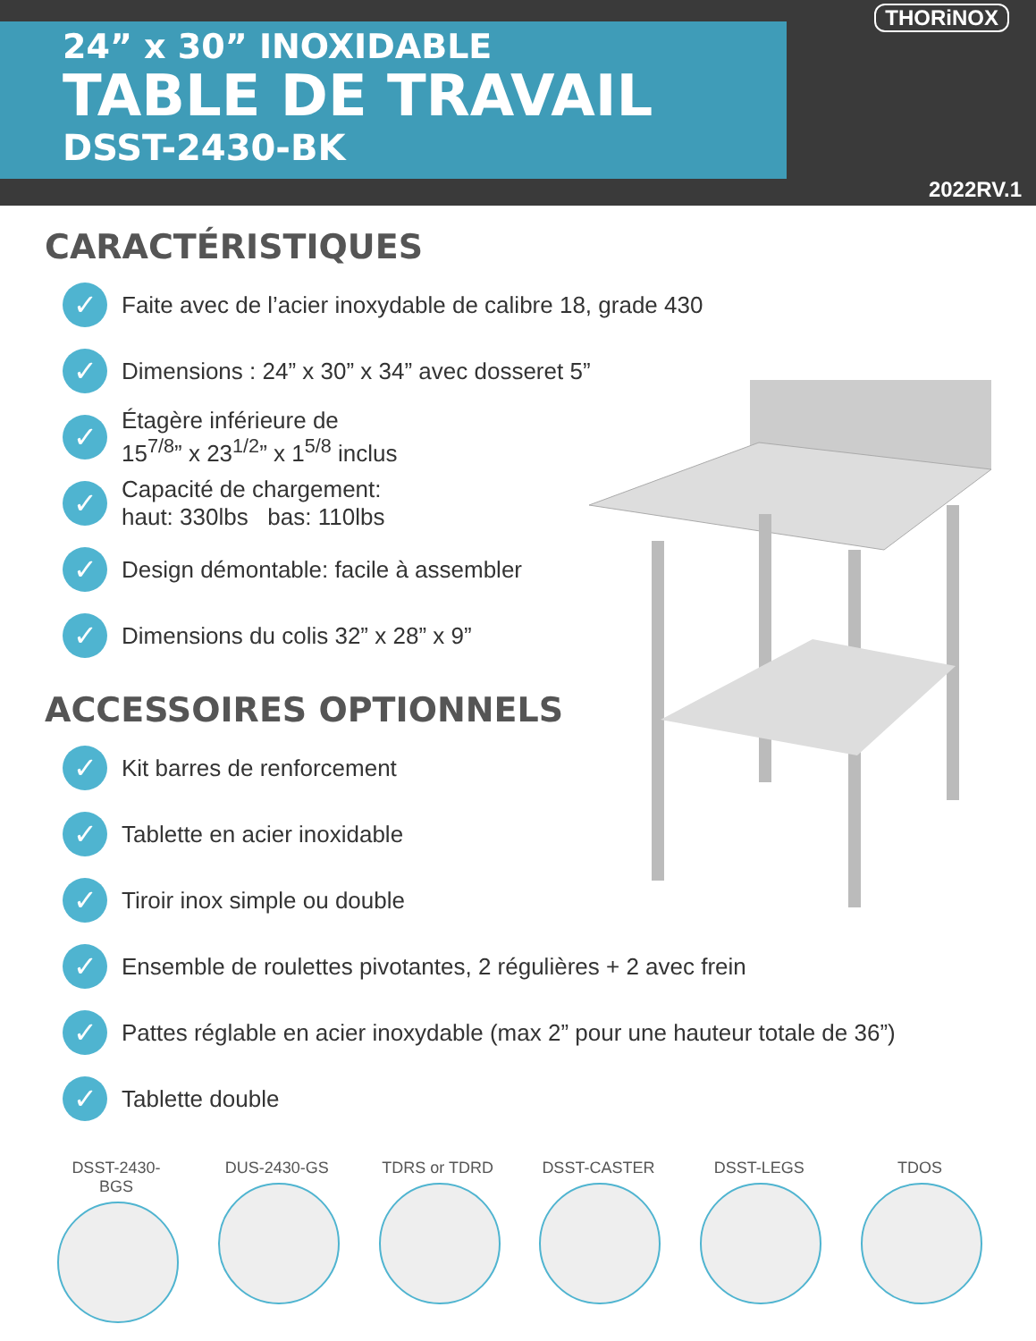THORiNOX
24” x 30” INOXIDABLE
TABLE DE TRAVAIL
DSST-2430-BK
2022RV.1
CARACTÉRISTIQUES
✓ Faite avec de l’acier inoxydable de calibre 18, grade 430
✓ Dimensions : 24” x 30” x 34” avec dosseret 5”
✓ Étagère inférieure de
15<sup>7/8</sup>” x 23<sup>1/2</sup>” x 1<sup>5/8</sup> inclus
✓ Capacité de chargement:
haut: 330lbs bas: 110lbs
✓ Design démontable: facile à assembler
✓ Dimensions du colis 32” x 28” x 9”
ACCESSOIRES OPTIONNELS
✓ Kit barres de renforcement
✓ Tablette en acier inoxidable
✓ Tiroir inox simple ou double
✓ Ensemble de roulettes pivotantes, 2 régulières + 2 avec frein
✓ Pattes réglable en acier inoxydable (max 2” pour une hauteur totale de 36”)
✓ Tablette double
DSST-2430-BGS
DUS-2430-GS TDRS or TDRD DSST-CASTER DSST-LEGS TDOS